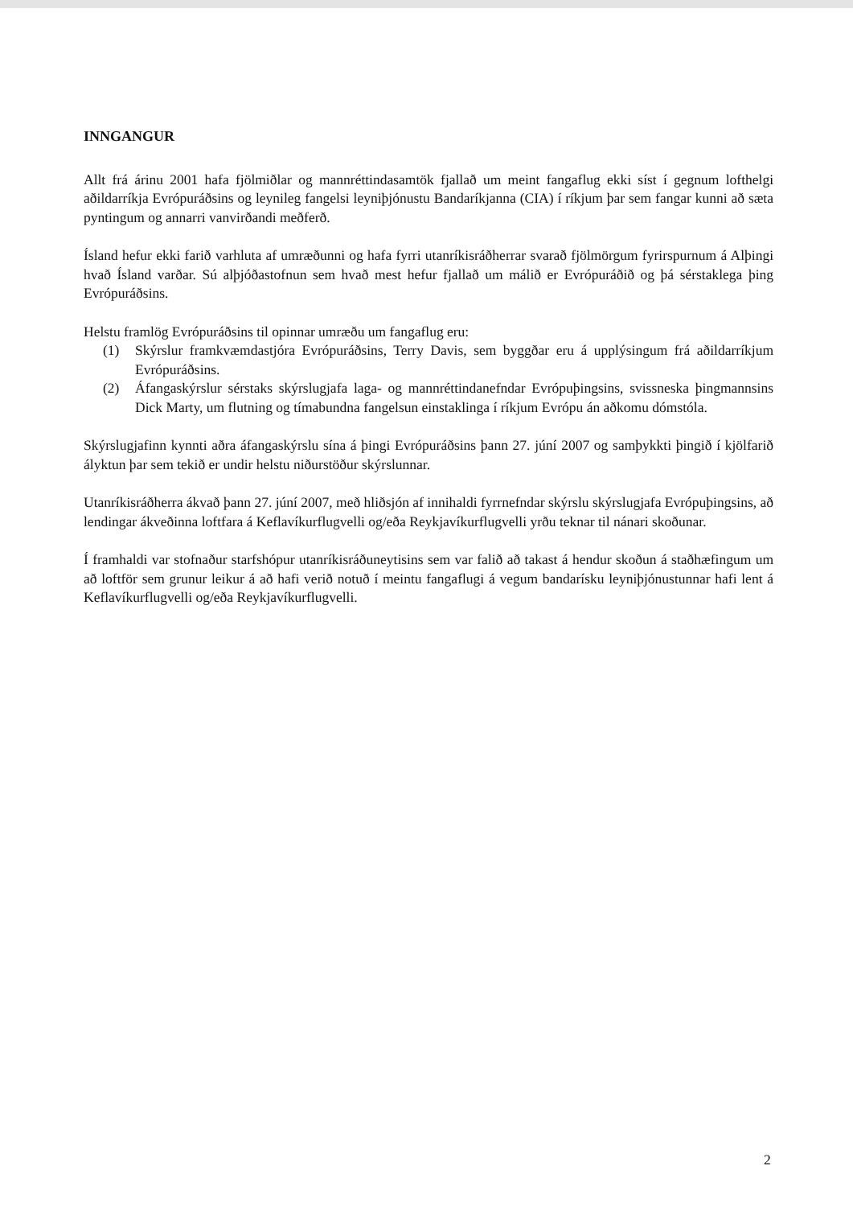INNGANGUR
Allt frá árinu 2001 hafa fjölmiðlar og mannréttindasamtök fjallað um meint fangaflug ekki síst í gegnum lofthelgi aðildarríkja Evrópuráðsins og leynileg fangelsi leyniþjónustu Bandaríkjanna (CIA) í ríkjum þar sem fangar kunni að sæta pyntingum og annarri vanvirðandi meðferð.
Ísland hefur ekki farið varhluta af umræðunni og hafa fyrri utanríkisráðherrar svarað fjölmörgum fyrirspurnum á Alþingi hvað Ísland varðar. Sú alþjóðastofnun sem hvað mest hefur fjallað um málið er Evrópuráðið og þá sérstaklega þing Evrópuráðsins.
Helstu framlög Evrópuráðsins til opinnar umræðu um fangaflug eru:
(1) Skýrslur framkvæmdastjóra Evrópuráðsins, Terry Davis, sem byggðar eru á upplýsingum frá aðildarríkjum Evrópuráðsins.
(2) Áfangaskýrslur sérstaks skýrslugjafa laga- og mannréttindanefndar Evrópuþingsins, svissneska þingmannsins Dick Marty, um flutning og tímabundna fangelsun einstaklinga í ríkjum Evrópu án aðkomu dómstóla.
Skýrslugjafinn kynnti aðra áfangaskýrslu sína á þingi Evrópuráðsins þann 27. júní 2007 og samþykkti þingið í kjölfarið ályktun þar sem tekið er undir helstu niðurstöður skýrslunnar.
Utanríkisráðherra ákvað þann 27. júní 2007, með hliðsjón af innihaldi fyrrnefndar skýrslu skýrslugjafa Evrópuþingsins, að lendingar ákveðinna loftfara á Keflavíkurflugvelli og/eða Reykjavíkurflugvelli yrðu teknar til nánari skoðunar.
Í framhaldi var stofnaður starfshópur utanríkisráðuneytisins sem var falið að takast á hendur skoðun á staðhæfingum um að loftför sem grunur leikur á að hafi verið notuð í meintu fangaflugi á vegum bandarísku leyniþjónustunnar hafi lent á Keflavíkurflugvelli og/eða Reykjavíkurflugvelli.
2